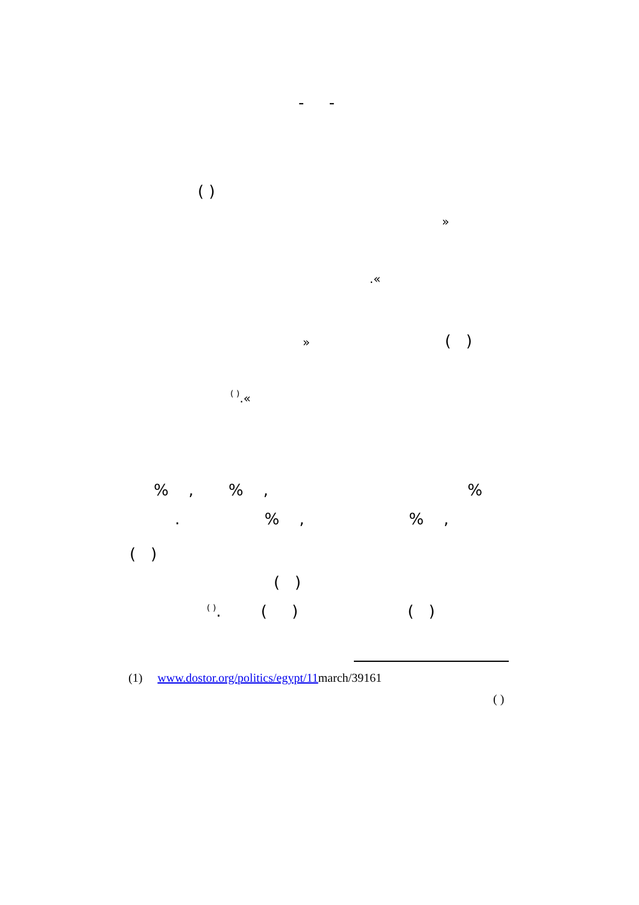- -
( )
»
.«
»
( )
<sup>( )</sup>.«
% , % , %
. % , % ,
( )
( )
<sup>( )</sup>. ( ) ( )
(1) www.dostor.org/politics/egypt/11march/39161
( )